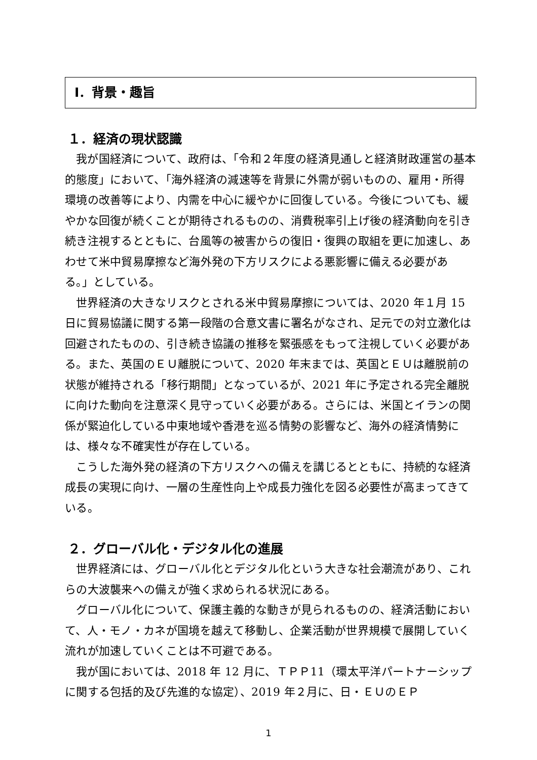Ⅰ．背景・趣旨
１．経済の現状認識
我が国経済について、政府は、「令和２年度の経済見通しと経済財政運営の基本的態度」において、「海外経済の減速等を背景に外需が弱いものの、雇用・所得環境の改善等により、内需を中心に緩やかに回復している。今後についても、緩やかな回復が続くことが期待されるものの、消費税率引上げ後の経済動向を引き続き注視するとともに、台風等の被害からの復旧・復興の取組を更に加速し、あわせて米中貿易摩擦など海外発の下方リスクによる悪影響に備える必要がある。」としている。
世界経済の大きなリスクとされる米中貿易摩擦については、2020 年１月 15 日に貿易協議に関する第一段階の合意文書に署名がなされ、足元での対立激化は回避されたものの、引き続き協議の推移を緊張感をもって注視していく必要がある。また、英国のＥＵ離脱について、2020 年末までは、英国とＥＵは離脱前の状態が維持される「移行期間」となっているが、2021 年に予定される完全離脱に向けた動向を注意深く見守っていく必要がある。さらには、米国とイランの関係が緊迫化している中東地域や香港を巡る情勢の影響など、海外の経済情勢には、様々な不確実性が存在している。
こうした海外発の経済の下方リスクへの備えを講じるとともに、持続的な経済成長の実現に向け、一層の生産性向上や成長力強化を図る必要性が高まってきている。
２．グローバル化・デジタル化の進展
世界経済には、グローバル化とデジタル化という大きな社会潮流があり、これらの大波襲来への備えが強く求められる状況にある。
グローバル化について、保護主義的な動きが見られるものの、経済活動において、人・モノ・カネが国境を越えて移動し、企業活動が世界規模で展開していく流れが加速していくことは不可避である。
我が国においては、2018 年 12 月に、ＴＰＰ11（環太平洋パートナーシップに関する包括的及び先進的な協定）、2019 年２月に、日・ＥＵのＥＰ
1